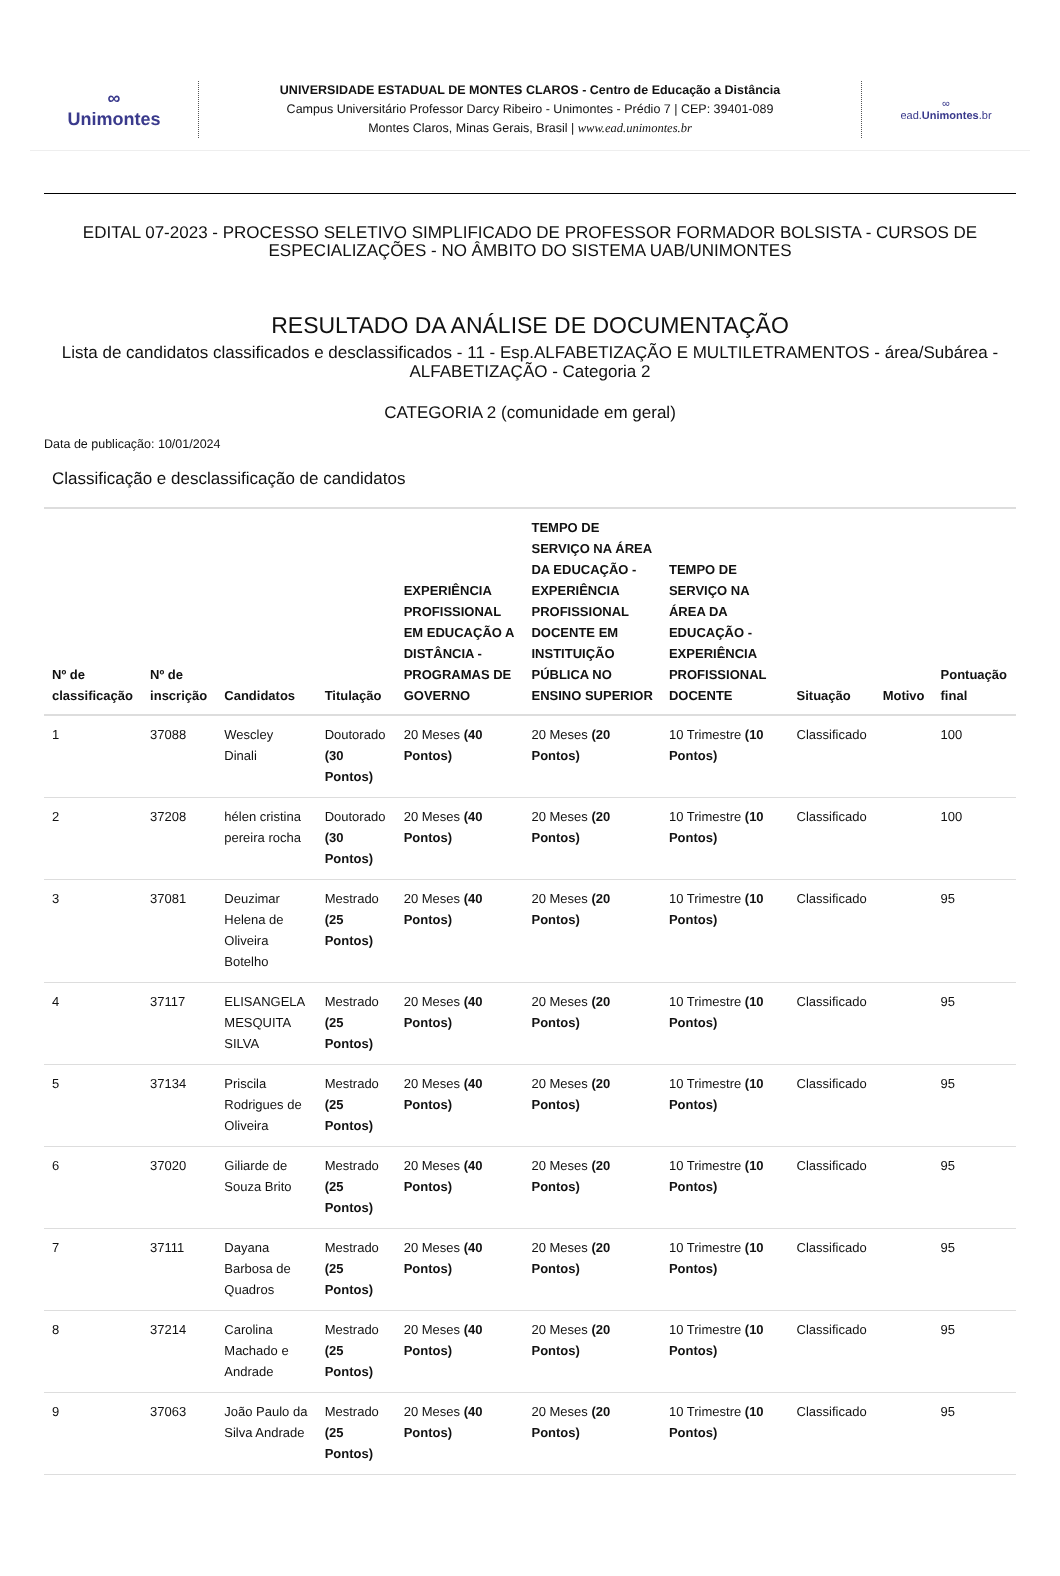∞
Unimontes
UNIVERSIDADE ESTADUAL DE MONTES CLAROS - Centro de Educação a Distância
Campus Universitário Professor Darcy Ribeiro - Unimontes - Prédio 7 | CEP: 39401-089
Montes Claros, Minas Gerais, Brasil | www.ead.unimontes.br
∞
ead.Unimontes.br
EDITAL 07-2023 - PROCESSO SELETIVO SIMPLIFICADO DE PROFESSOR FORMADOR BOLSISTA - CURSOS DE ESPECIALIZAÇÕES - NO ÂMBITO DO SISTEMA UAB/UNIMONTES
RESULTADO DA ANÁLISE DE DOCUMENTAÇÃO
Lista de candidatos classificados e desclassificados - 11 - Esp.ALFABETIZAÇÃO E MULTILETRAMENTOS - área/Subárea - ALFABETIZAÇÃO - Categoria 2
CATEGORIA 2 (comunidade em geral)
Data de publicação: 10/01/2024
Classificação e desclassificação de candidatos
| Nº de classificação | Nº de inscrição | Candidatos | Titulação | EXPERIÊNCIA PROFISSIONAL EM EDUCAÇÃO A DISTÂNCIA - PROGRAMAS DE GOVERNO | TEMPO DE SERVIÇO NA ÁREA DA EDUCAÇÃO - EXPERIÊNCIA PROFISSIONAL DOCENTE EM INSTITUIÇÃO PÚBLICA NO ENSINO SUPERIOR | TEMPO DE SERVIÇO NA ÁREA DA EDUCAÇÃO - EXPERIÊNCIA PROFISSIONAL DOCENTE | Situação | Motivo | Pontuação final |
| --- | --- | --- | --- | --- | --- | --- | --- | --- | --- |
| 1 | 37088 | Wescley Dinali | Doutorado (30 Pontos) | 20 Meses (40 Pontos) | 20 Meses (20 Pontos) | 10 Trimestre (10 Pontos) | Classificado | | 100 |
| 2 | 37208 | hélen cristina pereira rocha | Doutorado (30 Pontos) | 20 Meses (40 Pontos) | 20 Meses (20 Pontos) | 10 Trimestre (10 Pontos) | Classificado | | 100 |
| 3 | 37081 | Deuzimar Helena de Oliveira Botelho | Mestrado (25 Pontos) | 20 Meses (40 Pontos) | 20 Meses (20 Pontos) | 10 Trimestre (10 Pontos) | Classificado | | 95 |
| 4 | 37117 | ELISANGELA MESQUITA SILVA | Mestrado (25 Pontos) | 20 Meses (40 Pontos) | 20 Meses (20 Pontos) | 10 Trimestre (10 Pontos) | Classificado | | 95 |
| 5 | 37134 | Priscila Rodrigues de Oliveira | Mestrado (25 Pontos) | 20 Meses (40 Pontos) | 20 Meses (20 Pontos) | 10 Trimestre (10 Pontos) | Classificado | | 95 |
| 6 | 37020 | Giliarde de Souza Brito | Mestrado (25 Pontos) | 20 Meses (40 Pontos) | 20 Meses (20 Pontos) | 10 Trimestre (10 Pontos) | Classificado | | 95 |
| 7 | 37111 | Dayana Barbosa de Quadros | Mestrado (25 Pontos) | 20 Meses (40 Pontos) | 20 Meses (20 Pontos) | 10 Trimestre (10 Pontos) | Classificado | | 95 |
| 8 | 37214 | Carolina Machado e Andrade | Mestrado (25 Pontos) | 20 Meses (40 Pontos) | 20 Meses (20 Pontos) | 10 Trimestre (10 Pontos) | Classificado | | 95 |
| 9 | 37063 | João Paulo da Silva Andrade | Mestrado (25 Pontos) | 20 Meses (40 Pontos) | 20 Meses (20 Pontos) | 10 Trimestre (10 Pontos) | Classificado | | 95 |